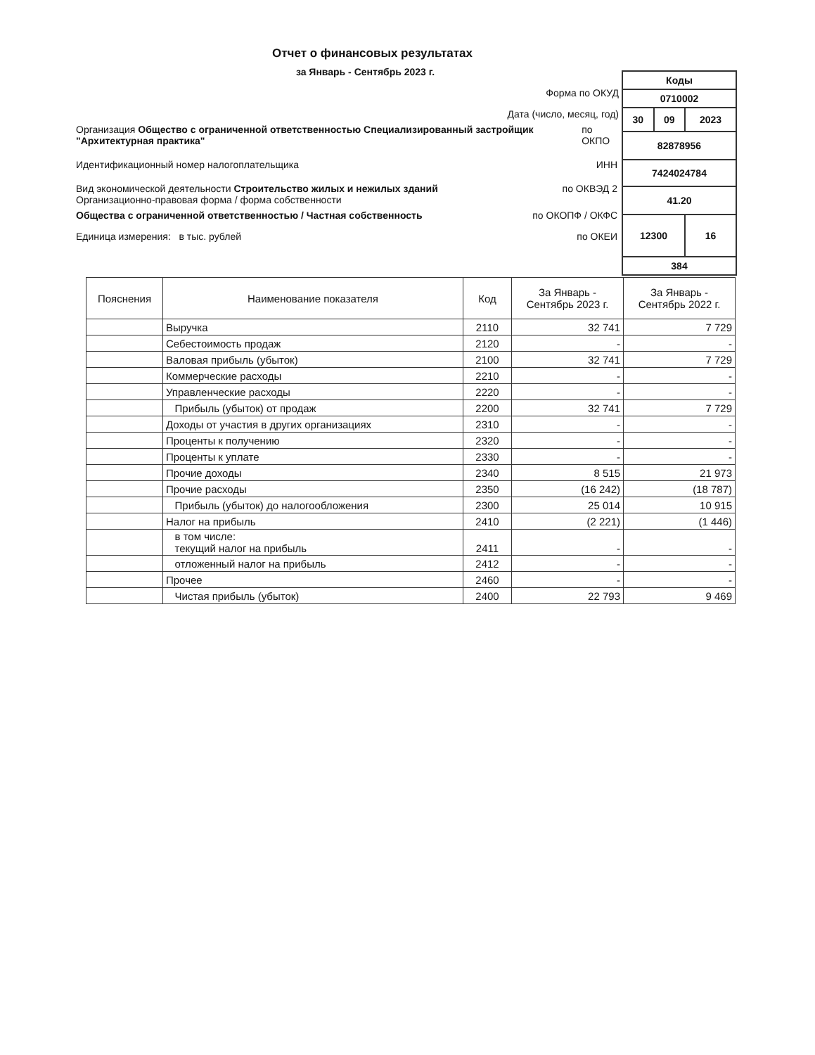Отчет о финансовых результатах
за Январь - Сентябрь 2023 г.
| Коды | | |
| 0710002 | | |
| 30 | 09 | 2023 |
| 82878956 | | |
| 7424024784 | | |
| 41.20 | | |
| 12300 | | 16 |
| 384 | | |
Форма по ОКУД
Дата (число, месяц, год)
Организация Общество с ограниченной ответственностью Специализированный застройщик "Архитектурная практика" по ОКПО
Идентификационный номер налогоплательщика ИНН
Вид экономической деятельности Строительство жилых и нежилых зданий по ОКВЭД 2
Организационно-правовая форма / форма собственности
Общества с ограниченной ответственностью / Частная собственность по ОКОПФ / ОКФС
Единица измерения: в тыс. рублей по ОКЕИ
| Пояснения | Наименование показателя | Код | За Январь - Сентябрь 2023 г. | За Январь - Сентябрь 2022 г. |
| --- | --- | --- | --- | --- |
| | Выручка | 2110 | 32 741 | 7 729 |
| | Себестоимость продаж | 2120 | - | - |
| | Валовая прибыль (убыток) | 2100 | 32 741 | 7 729 |
| | Коммерческие расходы | 2210 | - | - |
| | Управленческие расходы | 2220 | - | - |
| | Прибыль (убыток) от продаж | 2200 | 32 741 | 7 729 |
| | Доходы от участия в других организациях | 2310 | - | - |
| | Проценты к получению | 2320 | - | - |
| | Проценты к уплате | 2330 | - | - |
| | Прочие доходы | 2340 | 8 515 | 21 973 |
| | Прочие расходы | 2350 | (16 242) | (18 787) |
| | Прибыль (убыток) до налогообложения | 2300 | 25 014 | 10 915 |
| | Налог на прибыль | 2410 | (2 221) | (1 446) |
| | в том числе: текущий налог на прибыль | 2411 | - | - |
| | отложенный налог на прибыль | 2412 | - | - |
| | Прочее | 2460 | - | - |
| | Чистая прибыль (убыток) | 2400 | 22 793 | 9 469 |